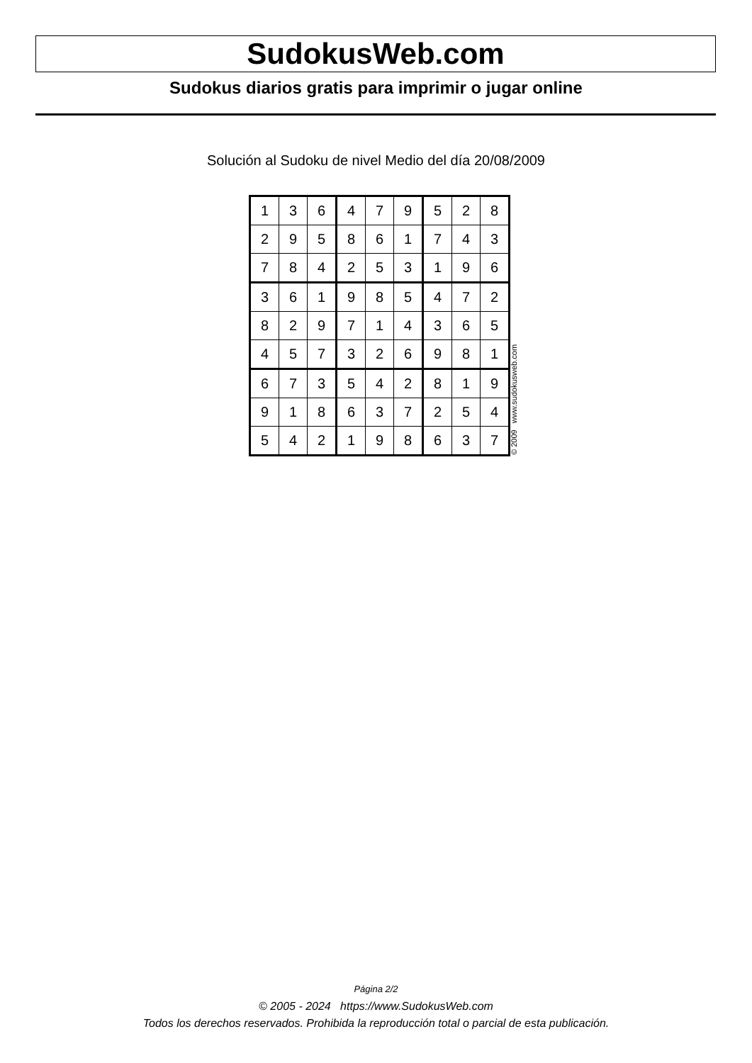SudokusWeb.com
Sudokus diarios gratis para imprimir o jugar online
Solución al Sudoku de nivel Medio del día 20/08/2009
| 1 | 3 | 6 | 4 | 7 | 9 | 5 | 2 | 8 |
| 2 | 9 | 5 | 8 | 6 | 1 | 7 | 4 | 3 |
| 7 | 8 | 4 | 2 | 5 | 3 | 1 | 9 | 6 |
| 3 | 6 | 1 | 9 | 8 | 5 | 4 | 7 | 2 |
| 8 | 2 | 9 | 7 | 1 | 4 | 3 | 6 | 5 |
| 4 | 5 | 7 | 3 | 2 | 6 | 9 | 8 | 1 |
| 6 | 7 | 3 | 5 | 4 | 2 | 8 | 1 | 9 |
| 9 | 1 | 8 | 6 | 3 | 7 | 2 | 5 | 4 |
| 5 | 4 | 2 | 1 | 9 | 8 | 6 | 3 | 7 |
© 2009 www.sudokusweb.com
Página 2/2
© 2005 - 2024 https://www.SudokusWeb.com
Todos los derechos reservados. Prohibida la reproducción total o parcial de esta publicación.